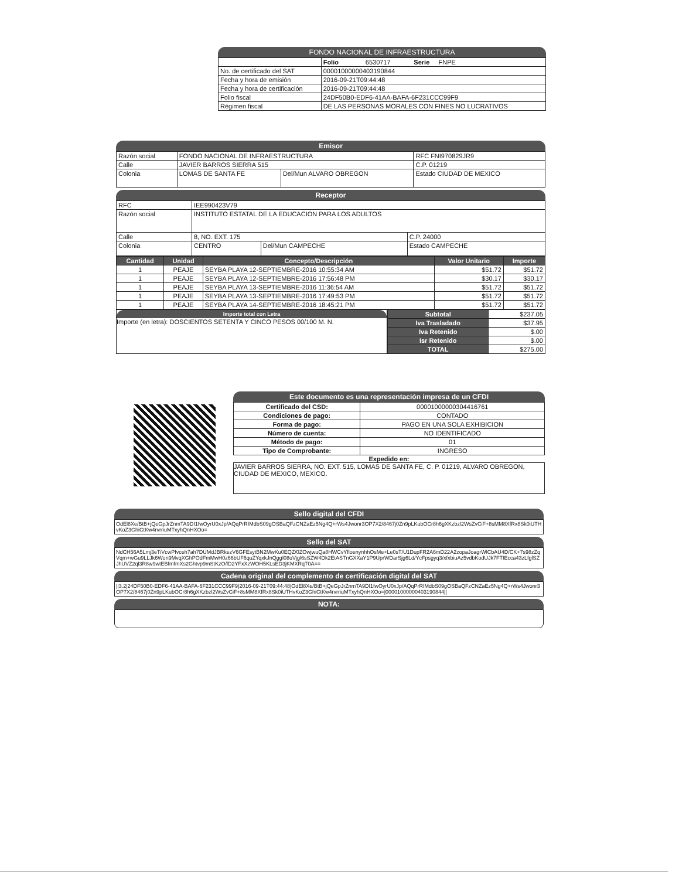FONDO NACIONAL DE INFRAESTRUCTURA
| | Folio 6530717 Serie FNPE |
| No. de certificado del SAT | 00001000000403190844 |
| Fecha y hora de emisión | 2016-09-21T09:44:48 |
| Fecha y hora de certificación | 2016-09-21T09:44:48 |
| Folio fiscal | 24DF50B0-EDF6-41AA-BAFA-6F231CCC99F9 |
| Régimen fiscal | DE LAS PERSONAS MORALES CON FINES NO LUCRATIVOS |
Emisor
| Razón social | FONDO NACIONAL DE INFRAESTRUCTURA | | RFC FNI970829JR9 |
| Calle | JAVIER BARROS SIERRA 515 | | C.P. 01219 |
| Colonia | LOMAS DE SANTA FE | Del/Mun ALVARO OBREGON | Estado CIUDAD DE MEXICO |
Receptor
| RFC | IEE990423V79 | | |
| Razón social | INSTITUTO ESTATAL DE LA EDUCACION PARA LOS ADULTOS | | |
| Calle | 8, NO. EXT. 175 | | C.P. 24000 |
| Colonia | CENTRO | Del/Mun CAMPECHE | Estado CAMPECHE |
| Cantidad | Unidad | Concepto/Descripción | Valor Unitario | Importe |
| --- | --- | --- | --- | --- |
| 1 | PEAJE | SEYBA PLAYA 12-SEPTIEMBRE-2016 10:55:34 AM | $51.72 | $51.72 |
| 1 | PEAJE | SEYBA PLAYA 12-SEPTIEMBRE-2016 17:56:48 PM | $30.17 | $30.17 |
| 1 | PEAJE | SEYBA PLAYA 13-SEPTIEMBRE-2016 11:36:54 AM | $51.72 | $51.72 |
| 1 | PEAJE | SEYBA PLAYA 13-SEPTIEMBRE-2016 17:49:53 PM | $51.72 | $51.72 |
| 1 | PEAJE | SEYBA PLAYA 14-SEPTIEMBRE-2016 18:45:21 PM | $51.72 | $51.72 |
Importe total con Letra
Importe (en letra): DOSCIENTOS SETENTA Y CINCO PESOS 00/100 M. N.
| Subtotal | $237.05 |
| Iva Trasladado | $37.95 |
| Iva Retenido | $.00 |
| Isr Retenido | $.00 |
| TOTAL | $275.00 |
Este documento es una representación impresa de un CFDI
| Certificado del CSD: | 00001000000304416761 |
| Condiciones de pago: | CONTADO |
| Forma de pago: | PAGO EN UNA SOLA EXHIBICION |
| Número de cuenta: | NO IDENTIFICADO |
| Método de pago: | 01 |
| Tipo de Comprobante: | INGRESO |
Expedido en:
JAVIER BARROS SIERRA, NO. EXT. 515, LOMAS DE SANTA FE, C. P. 01219, ALVARO OBREGON, CIUDAD DE MEXICO, MEXICO.
Sello digital del CFDI
OdEl8Xe/BtB+jQeGpJrZnmTA9DI1fwOyrU0xJp/AQqPrRIMdbS09gOSBaQFzCNZaEz5Ng4Q+rWs4Jwonr3OP7X2/8467j0Zn9pLKubOCr8h6gXKzbzl2WsZvCiF+8sMM8XfRx8Sk0iUTHvKoZ3GhiCtKw4rvrriuMTxyhQnHXOo=
Sello del SAT
NdCH56A5Lmj3eTiVcwPfvceh7ah7DUMdJBRkezV6GFEsytBN2MwKu0EQZ/0ZOwjwuQa8HWCvYfloenynhhOsMe+Le0sT/U1DupFR2A6mD22A2zopaJoagrWlCbAU4D/CK+7s98zZqVqm+wGu9LLJk6Won9MvqXGhPOdFmMwH0z66bUF6quZYqxkJnQggl08uVjgl6sSZW4Dk2EtASTnGXXaY1P9UprWDarSjg6Ld/YcFpsgyq3/xfxbiuAz5vdbKodUJk7FTIEcca43zLfglSZJhUVZ2ql3R8w9wtEBfmfmXs2Ghtvp9mStKzO/lD2YFxXzWOH5KLsED3jKMXRqT0A==
Cadena original del complemento de certificación digital del SAT
||3.2|24DF50B0-EDF6-41AA-BAFA-6F231CCC99F9|2016-09-21T09:44:48|OdEl8Xe/BtB+jQeGpJrZnmTA9DI1fwOyrU0xJp/AQqPrRIMdbS09gOSBaQFzCNZaEz5Ng4Q+rWs4Jwonr3OP7X2/8467j0Zn9pLKubOCr8h6gXKzbzl2WsZvCiF+8sMM8XfRx8Sk0iUTHvKoZ3GhiCtKw4rvrriuMTxyhQnHXOo=|00001000000403190844||
NOTA: